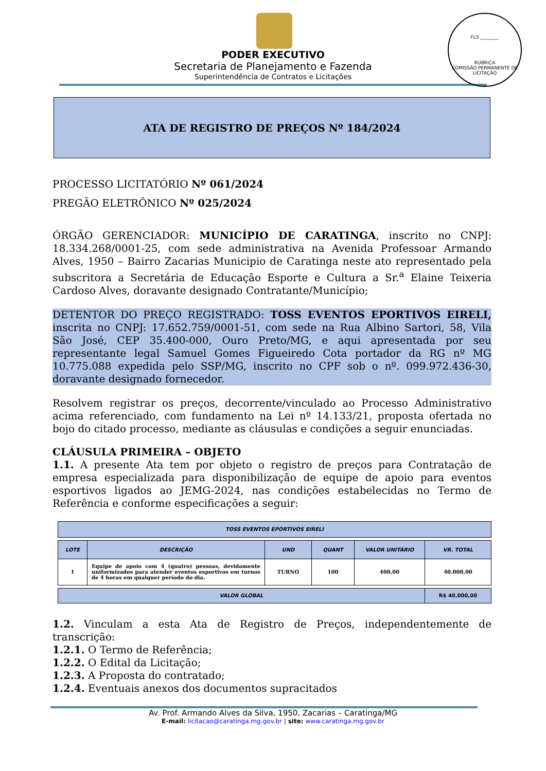FLS ________
RUBRICA
COMISSÃO PERMANENTE DE LICITAÇÃO
PODER EXECUTIVO
Secretaria de Planejamento e Fazenda
Superintendência de Contratos e Licitações
ATA DE REGISTRO DE PREÇOS Nº 184/2024
PROCESSO LICITATÓRIO Nº 061/2024
PREGÃO ELETRÔNICO Nº 025/2024
ÓRGÃO GERENCIADOR: MUNICÍPIO DE CARATINGA, inscrito no CNPJ: 18.334.268/0001-25, com sede administrativa na Avenida Professoar Armando Alves, 1950 – Bairro Zacarias Municipio de Caratinga neste ato representado pela subscritora a Secretária de Educação Esporte e Cultura a Sr.<sup>a</sup> Elaine Teixeria Cardoso Alves, doravante designado Contratante/Município;
DETENTOR DO PREÇO REGISTRADO: TOSS EVENTOS EPORTIVOS EIRELI, inscrita no CNPJ: 17.652.759/0001-51, com sede na Rua Albino Sartori, 58, Vila São José, CEP 35.400-000, Ouro Preto/MG, e aqui apresentada por seu representante legal Samuel Gomes Figueiredo Cota portador da RG nº MG 10.775.088 expedida pelo SSP/MG, inscrito no CPF sob o nº. 099.972.436-30, doravante designado fornecedor.
Resolvem registrar os preços, decorrente/vinculado ao Processo Administrativo acima referenciado, com fundamento na Lei nº 14.133/21, proposta ofertada no bojo do citado processo, mediante as cláusulas e condições a seguir enunciadas.
CLÁUSULA PRIMEIRA – OBJETO
1.1. A presente Ata tem por objeto o registro de preços para Contratação de empresa especializada para disponibilização de equipe de apoio para eventos esportivos ligados ao JEMG-2024, nas condições estabelecidas no Termo de Referência e conforme especificações a seguir:
| TOSS EVENTOS EPORTIVOS EIRELI |
| --- |
| LOTE | DESCRIÇÃO | UND | QUANT | VALOR UNITÁRIO | VR. TOTAL |
| --- | --- | --- | --- | --- | --- |
| 1 | Equipe de apoio com 4 (quatro) pessoas, devidamente uniformizados para atender eventos esportivos em turnos de 4 horas em qualquer período do dia. | TURNO | 100 | 400,00 | 40.000,00 |
| VALOR GLOBAL | R$ 40.000,00 |
1.2. Vinculam a esta Ata de Registro de Preços, independentemente de transcrição:
1.2.1. O Termo de Referência;
1.2.2. O Edital da Licitação;
1.2.3. A Proposta do contratado;
1.2.4. Eventuais anexos dos documentos supracitados
Av. Prof. Armando Alves da Silva, 1950, Zacarias – Caratinga/MG
E-mail: licitacao@caratinga.mg.gov.br | site: www.caratinga.mg.gov.br